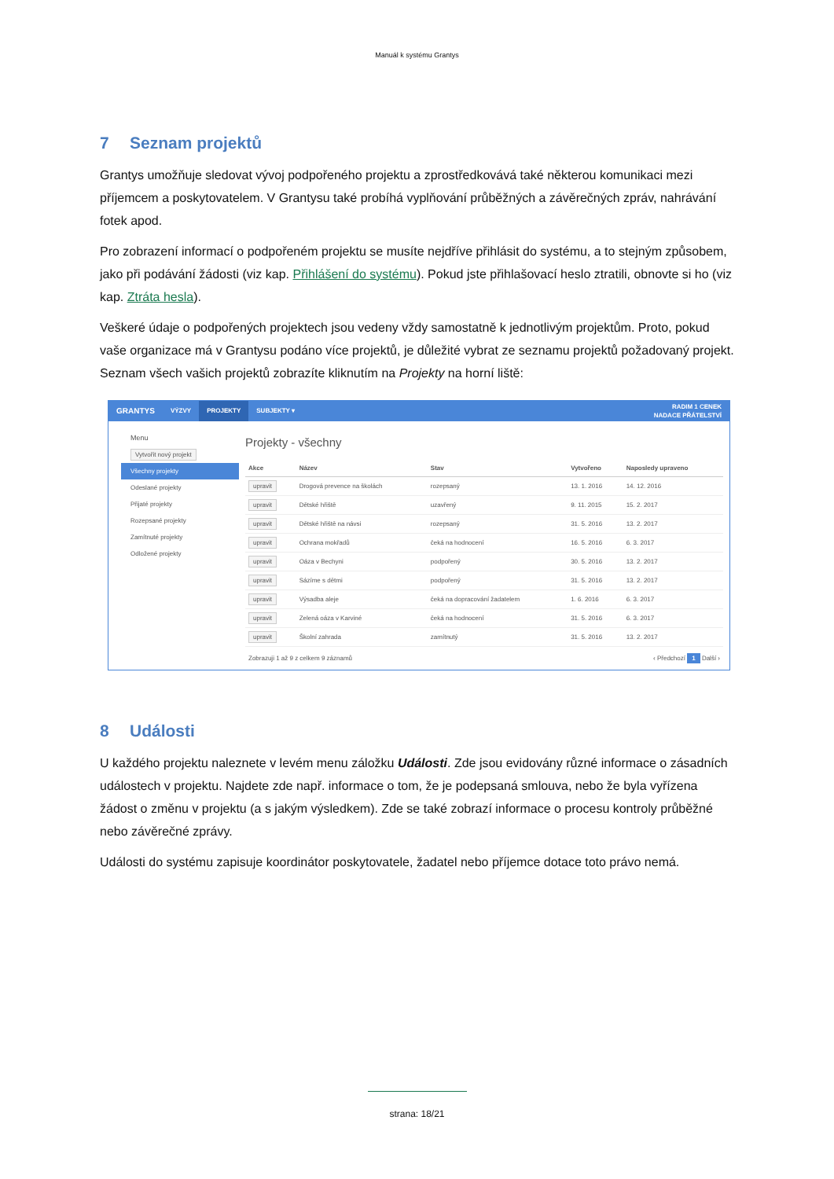Manuál k systému Grantys
7 Seznam projektů
Grantys umožňuje sledovat vývoj podpořeného projektu a zprostředkovává také některou komunikaci mezi příjemcem a poskytovatelem. V Grantysu také probíhá vyplňování průběžných a závěrečných zpráv, nahrávání fotek apod.
Pro zobrazení informací o podpořeném projektu se musíte nejdříve přihlásit do systému, a to stejným způsobem, jako při podávání žádosti (viz kap. Přihlášení do systému). Pokud jste přihlašovací heslo ztratili, obnovte si ho (viz kap. Ztráta hesla).
Veškeré údaje o podpořených projektech jsou vedeny vždy samostatně k jednotlivým projektům. Proto, pokud vaše organizace má v Grantysu podáno více projektů, je důležité vybrat ze seznamu projektů požadovaný projekt. Seznam všech vašich projektů zobrazíte kliknutím na Projekty na horní liště:
GRANTYS VÝZVY PROJEKTY SUBJEKTY ▾ RADIM 1 CENEK
NADACE PŘÁTELSTVÍ
Menu
Vytvořit nový projekt
Všechny projekty
Odeslané projekty
Přijaté projekty
Rozepsané projekty
Zamítnuté projekty
Odložené projekty
Projekty - všechny
| Akce | Název | Stav | Vytvořeno | Naposledy upraveno |
| --- | --- | --- | --- | --- |
| upravit | Drogová prevence na školách | rozepsaný | 13. 1. 2016 | 14. 12. 2016 |
| upravit | Dětské hřiště | uzavřený | 9. 11. 2015 | 15. 2. 2017 |
| upravit | Dětské hřiště na návsi | rozepsaný | 31. 5. 2016 | 13. 2. 2017 |
| upravit | Ochrana mokřadů | čeká na hodnocení | 16. 5. 2016 | 6. 3. 2017 |
| upravit | Oáza v Bechyni | podpořený | 30. 5. 2016 | 13. 2. 2017 |
| upravit | Sázíme s dětmi | podpořený | 31. 5. 2016 | 13. 2. 2017 |
| upravit | Výsadba aleje | čeká na dopracování žadatelem | 1. 6. 2016 | 6. 3. 2017 |
| upravit | Zelená oáza v Karviné | čeká na hodnocení | 31. 5. 2016 | 6. 3. 2017 |
| upravit | Školní zahrada | zamítnutý | 31. 5. 2016 | 13. 2. 2017 |
Zobrazuji 1 až 9 z celkem 9 záznamů ‹ Předchozí 1 Další ›
8 Události
U každého projektu naleznete v levém menu záložku Události. Zde jsou evidovány různé informace o zásadních událostech v projektu. Najdete zde např. informace o tom, že je podepsaná smlouva, nebo že byla vyřízena žádost o změnu v projektu (a s jakým výsledkem). Zde se také zobrazí informace o procesu kontroly průběžné nebo závěrečné zprávy.
Události do systému zapisuje koordinátor poskytovatele, žadatel nebo příjemce dotace toto právo nemá.
strana: 18/21